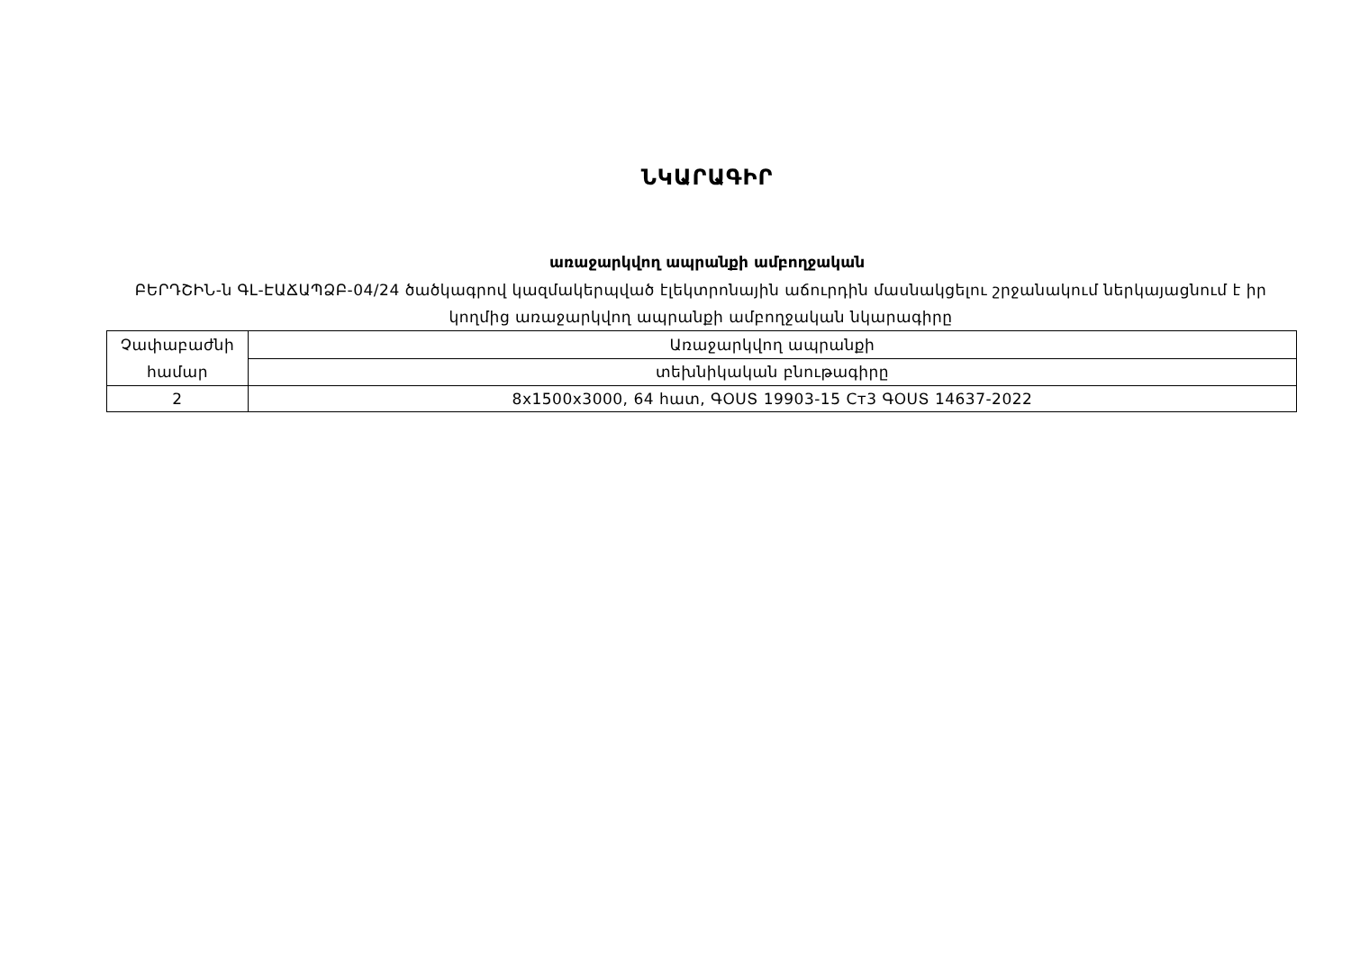ՆԿԱՐԱԳԻՐ
առաջարկվող ապրանքի ամբողջական
ԲԵՐԴՇԻՆ-ն ԳԼ-ԷԱՃԱՊՁԲ-04/24 ծածկագրով կազմակերպված էլեկտրոնային աճուրդին մասնակցելու շրջանակում ներկայացնում է իր կողմից առաջարկվող ապրանքի ամբողջական նկարագիրը
| Չափաբաժնի համար | Առաջարկվող ապրանքի |
| | տեխնիկական բնութագիրը |
| 2 | 8x1500x3000, 64 հատ, ԳՕՍՏ 19903-15 Cт3 ԳՕՍՏ 14637-2022 |